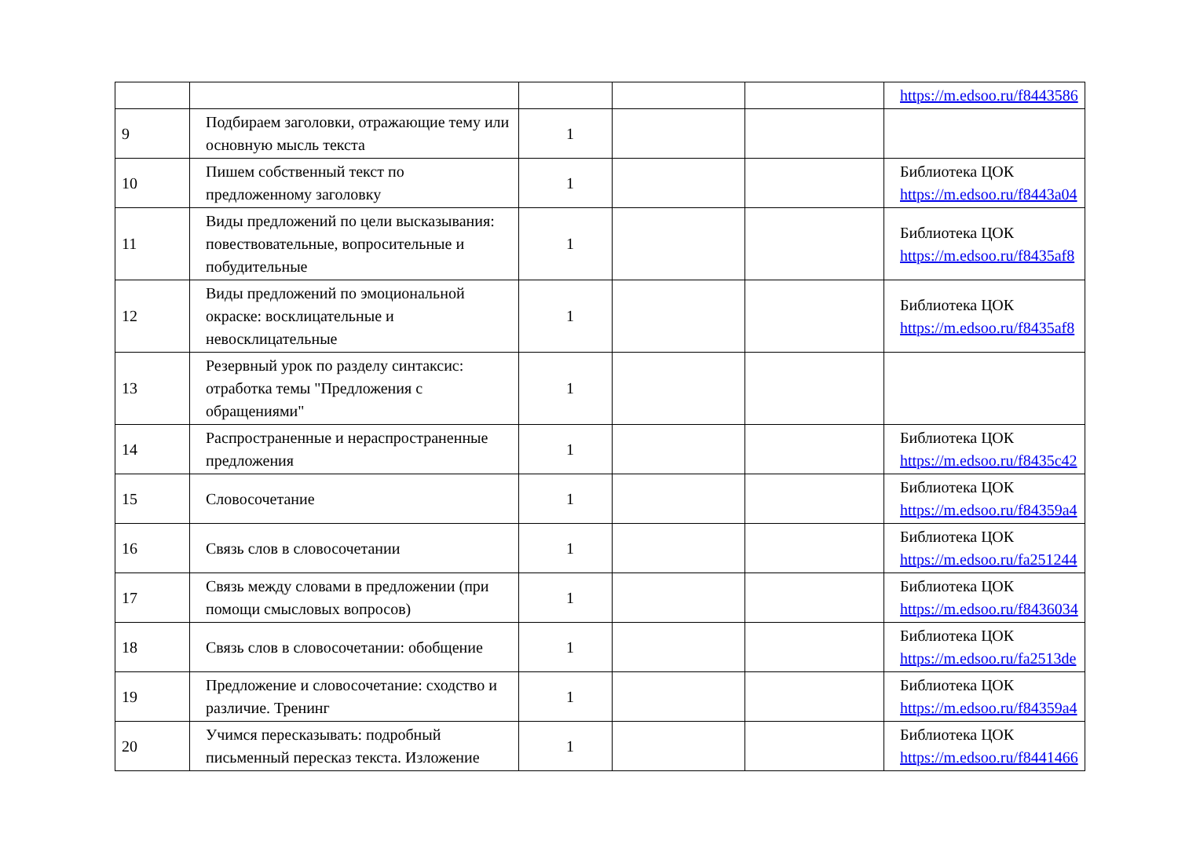| | | | | | https://m.edsoo.ru/f8443586 |
| 9 | Подбираем заголовки, отражающие тему или основную мысль текста | 1 | | | |
| 10 | Пишем собственный текст по предложенному заголовку | 1 | | | Библиотека ЦОК https://m.edsoo.ru/f8443a04 |
| 11 | Виды предложений по цели высказывания: повествовательные, вопросительные и побудительные | 1 | | | Библиотека ЦОК https://m.edsoo.ru/f8435af8 |
| 12 | Виды предложений по эмоциональной окраске: восклицательные и невосклицательные | 1 | | | Библиотека ЦОК https://m.edsoo.ru/f8435af8 |
| 13 | Резервный урок по разделу синтаксис: отработка темы "Предложения с обращениями" | 1 | | | |
| 14 | Распространенные и нераспространенные предложения | 1 | | | Библиотека ЦОК https://m.edsoo.ru/f8435c42 |
| 15 | Словосочетание | 1 | | | Библиотека ЦОК https://m.edsoo.ru/f84359a4 |
| 16 | Связь слов в словосочетании | 1 | | | Библиотека ЦОК https://m.edsoo.ru/fa251244 |
| 17 | Связь между словами в предложении (при помощи смысловых вопросов) | 1 | | | Библиотека ЦОК https://m.edsoo.ru/f8436034 |
| 18 | Связь слов в словосочетании: обобщение | 1 | | | Библиотека ЦОК https://m.edsoo.ru/fa2513de |
| 19 | Предложение и словосочетание: сходство и различие. Тренинг | 1 | | | Библиотека ЦОК https://m.edsoo.ru/f84359a4 |
| 20 | Учимся пересказывать: подробный письменный пересказ текста. Изложение | 1 | | | Библиотека ЦОК https://m.edsoo.ru/f8441466 |